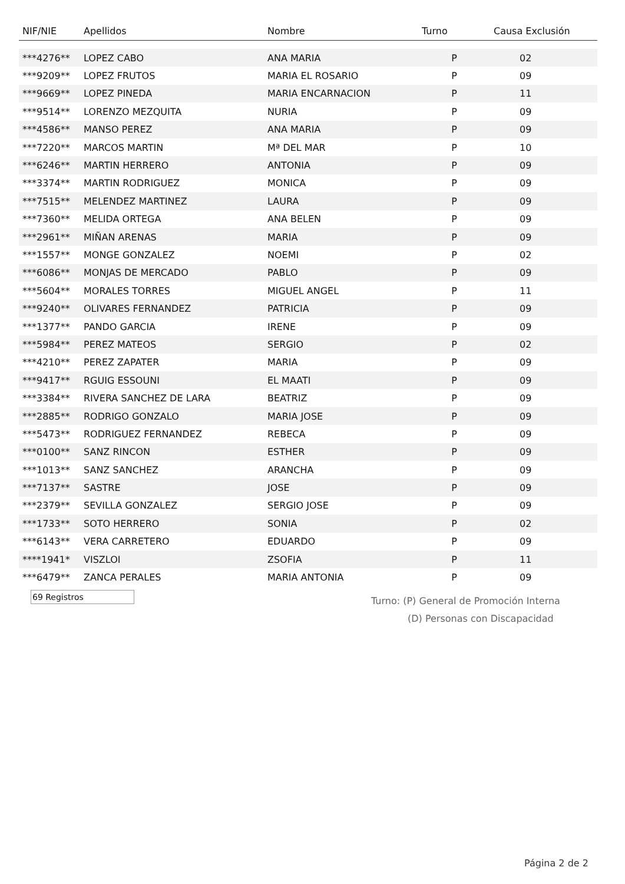| NIF/NIE | Apellidos | Nombre | Turno | Causa Exclusión |
| --- | --- | --- | --- | --- |
| ***4276** | LOPEZ CABO | ANA MARIA | P | 02 |
| ***9209** | LOPEZ FRUTOS | MARIA EL ROSARIO | P | 09 |
| ***9669** | LOPEZ PINEDA | MARIA ENCARNACION | P | 11 |
| ***9514** | LORENZO MEZQUITA | NURIA | P | 09 |
| ***4586** | MANSO PEREZ | ANA MARIA | P | 09 |
| ***7220** | MARCOS MARTIN | Mª DEL MAR | P | 10 |
| ***6246** | MARTIN HERRERO | ANTONIA | P | 09 |
| ***3374** | MARTIN RODRIGUEZ | MONICA | P | 09 |
| ***7515** | MELENDEZ MARTINEZ | LAURA | P | 09 |
| ***7360** | MELIDA ORTEGA | ANA BELEN | P | 09 |
| ***2961** | MIÑAN ARENAS | MARIA | P | 09 |
| ***1557** | MONGE GONZALEZ | NOEMI | P | 02 |
| ***6086** | MONJAS DE MERCADO | PABLO | P | 09 |
| ***5604** | MORALES TORRES | MIGUEL ANGEL | P | 11 |
| ***9240** | OLIVARES FERNANDEZ | PATRICIA | P | 09 |
| ***1377** | PANDO GARCIA | IRENE | P | 09 |
| ***5984** | PEREZ MATEOS | SERGIO | P | 02 |
| ***4210** | PEREZ ZAPATER | MARIA | P | 09 |
| ***9417** | RGUIG ESSOUNI | EL MAATI | P | 09 |
| ***3384** | RIVERA SANCHEZ DE LARA | BEATRIZ | P | 09 |
| ***2885** | RODRIGO GONZALO | MARIA JOSE | P | 09 |
| ***5473** | RODRIGUEZ FERNANDEZ | REBECA | P | 09 |
| ***0100** | SANZ RINCON | ESTHER | P | 09 |
| ***1013** | SANZ SANCHEZ | ARANCHA | P | 09 |
| ***7137** | SASTRE | JOSE | P | 09 |
| ***2379** | SEVILLA GONZALEZ | SERGIO JOSE | P | 09 |
| ***1733** | SOTO HERRERO | SONIA | P | 02 |
| ***6143** | VERA CARRETERO | EDUARDO | P | 09 |
| ****1941* | VISZLOI | ZSOFIA | P | 11 |
| ***6479** | ZANCA PERALES | MARIA ANTONIA | P | 09 |
69 Registros
Turno: (P) General de Promoción Interna
(D) Personas con Discapacidad
Página 2 de 2